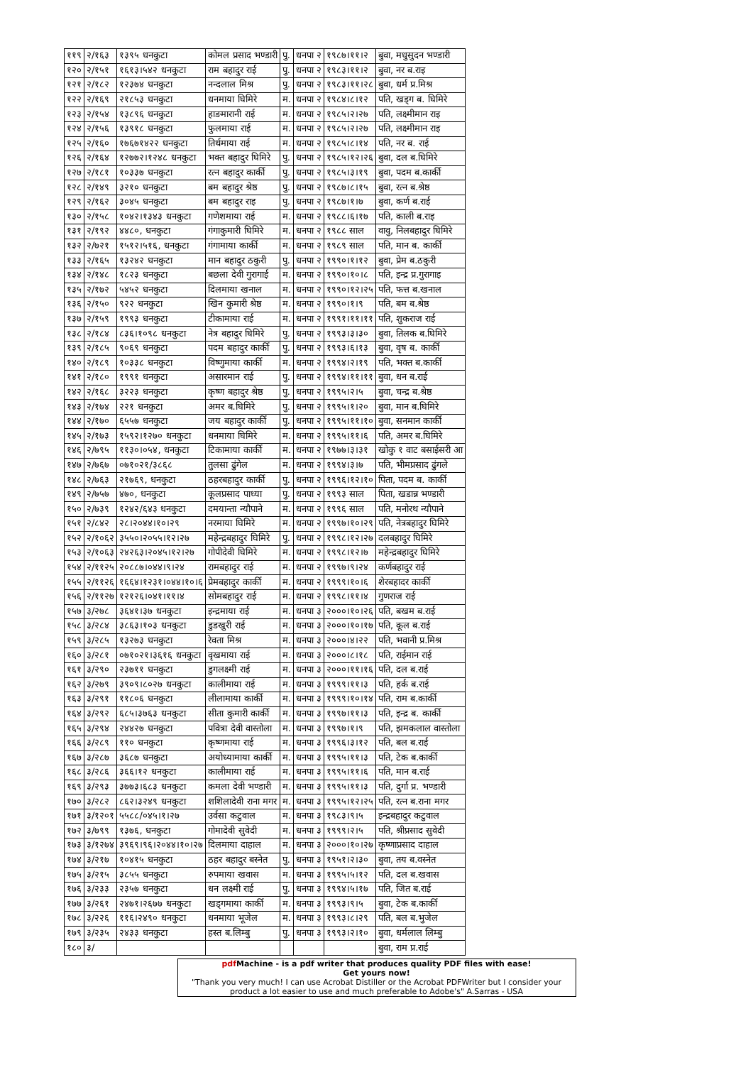| ११९ | २/१६३ | १३९५ धनकुटा | कोमल प्रसाद भण्डारी | पु. | धनपा २ | १९८७।११।२ | बुवा, मधुसुदन भण्डारी |
| १२० | २/१५१ | १६१३।५४२ धनकुटा | राम बहादुर राई | पु. | धनपा २ | १९८३।११।२ | बुवा, नर ब.राइ |
| १२१ | २/१८२ | १२३७४ धनकुटा | नन्दलाल मिश्र | पु. | धनपा २ | १९८३।११।२८ | बुवा, धर्म प्र.मिश्र |
| १२२ | २/१६९ | २१८५३ धनकुटा | धनमाया घिमिरे | म. | धनपा २ | १९८४।८।१२ | पति, खड्ग ब. घिमिरे |
| १२३ | २/१५४ | १३८९६ धनकुटा | हाङमारानी राई | म. | धनपा २ | १९८५।२।२७ | पति, लक्ष्मीमान राइ |
| १२४ | २/१५६ | १३९१८ धनकुटा | फुलमाया राई | म. | धनपा २ | १९८५।२।२७ | पति, लक्ष्मीमान राइ |
| १२५ | २/१६० | १७६७१४२२ धनकुटा | तिर्थमाया राई | म. | धनपा २ | १९८५।८।१४ | पति, नर ब. राई |
| १२६ | २/१६४ | १२७७२।१२४८ धनकुटा | भक्त बहादुर घिमिरे | पु. | धनपा २ | १९८५।१२।२६ | बुवा, दल ब.घिमिरे |
| १२७ | २/१८१ | १०३३७ धनकुटा | रत्न बहादुर कार्की | पु. | धनपा २ | १९८५।३।१९ | बुवा, पदम ब.कार्की |
| १२८ | २/१४९ | ३२१० धनकुटा | बम बहादुर श्रेष्ठ | पु. | धनपा २ | १९८७।८।१५ | बुवा, रत्न ब.श्रेष्ठ |
| १२९ | २/१६२ | ३०४५ धनकुटा | बम बहादुर राइ | पु. | धनपा २ | १९८७।१।७ | बुवा, कर्ण ब.राई |
| १३० | २/१५८ | १०४२।१३४३ धनकुटा | गणेशमाया राई | म. | धनपा २ | १९८८।६।१७ | पति, काली ब.राइ |
| १३१ | २/१९२ | ४४८०, धनकुटा | गंगाकुमारी घिमिरे | म. | धनपा २ | १९८८ साल | वावु, निलबहादुर घिमिरे |
| १३२ | २/७२१ | १५१२।५१६, धनकुटा | गंगामाया कार्की | म. | धनपा २ | १९८९ साल | पति, मान ब. कार्की |
| १३३ | २/१६५ | १३२४२ धनकुटा | मान बहादुर ठकुरी | पु. | धनपा २ | १९९०।१।१२ | बुवा, प्रेम ब.ठकुरी |
| १३४ | २/१४८ | १८२३ धनकुटा | बछला देवी गुरागाई | म. | धनपा २ | १९९०।१०।८ | पति, इन्द्र प्र.गुरागाइ |
| १३५ | २/१७२ | ५४५२ धनकुटा | दिलमाया खनाल | म. | धनपा २ | १९९०।१२।२५ | पति, फत्त ब.खनाल |
| १३६ | २/१५० | ९२२ धनकुटा | खिन कुमारी श्रेष्ठ | म. | धनपा २ | १९९०।१।९ | पति, बम ब.श्रेष्ठ |
| १३७ | २/१५९ | १९९३ धनकुटा | टीकामाया राई | म. | धनपा २ | १९९१।११।११ | पति, शुकराज राई |
| १३८ | २/१८४ | ८३६।१०९८ धनकुटा | नेत्र बहादुर घिमिरे | पु. | धनपा २ | १९९३।३।३० | बुवा, तिलक ब.घिमिरे |
| १३९ | २/१८५ | ९०६९ धनकुटा | पदम बहादुर कार्की | पु. | धनपा २ | १९९३।६।१३ | बुवा, वृष ब. कार्की |
| १४० | २/१८९ | १०३३८ धनकुटा | विष्णुमाया कार्की | म. | धनपा २ | १९९४।२।१९ | पति, भक्त ब.कार्की |
| १४१ | २/१८० | १९९१ धनकुटा | असारमान राई | पु. | धनपा २ | १९९४।११।११ | बुवा, धन ब.राई |
| १४२ | २/१६८ | ३२२३ धनकुटा | कृष्ण बहादुर श्रेष्ठ | पु. | धनपा २ | १९९५।२।५ | बुवा, चन्द्र ब.श्रेष्ठ |
| १४३ | २/१७४ | २२१ धनकुटा | अमर ब.घिमिरे | पु. | धनपा २ | १९९५।१।२० | बुवा, मान ब.घिमिरे |
| १४४ | २/१७० | ६५५७ धनकुटा | जय बहादुर कार्की | पु. | धनपा २ | १९९५।११।१० | बुवा, सनमान कार्की |
| १४५ | २/१७३ | १५९२।१२७० धनकुटा | धनमाया घिमिरे | म. | धनपा २ | १९९५।११।६ | पति, अमर ब.घिमिरे |
| १४६ | २/७९५ | ११३०।०५४, धनकुटा | टिकामाया कार्की | म. | धनपा २ | १९७७।३।३१ | खोकु १ वाट बसाईसरी आ |
| १४७ | २/७६७ | ०७१०२१/३८६८ | तुलसा ढुंगेल | म. | धनपा २ | १९९४।३।७ | पति, भीमप्रसाद ढुंगले |
| १४८ | २/७६३ | २१७६९, धनकुटा | ठहरबहादुर कार्की | पु. | धनपा २ | १९९६।१२।१० | पिता, पदम ब. कार्की |
| १४९ | २/७५७ | ४७०, धनकुटा | कूलप्रसाद पाध्या | पु. | धनपा २ | १९९३ साल | पिता, खडान्न भण्डारी |
| १५० | २/७३९ | १२४२/६४३ धनकुटा | दमयान्ता न्यौपाने | म. | धनपा २ | १९९६ साल | पति, मनोरथ न्यौपाने |
| १५१ | २/८४२ | २८।२०४४।१०।२९ | नरमाया घिमिरे | म. | धनपा २ | १९९७।१०।२९ | पति, नेत्रबहादुर घिमिरे |
| १५२ | २/१०६२ | ३५५०।२०५५।१२।२७ | महेन्द्रबहादुर घिमिरे | पु. | धनपा २ | १९९८।१२।२७ | दलबहादुर घिमिरे |
| १५३ | २/१०६३ | २४२६३।२०४५।१२।२७ | गोपीदेवी घिमिरे | म. | धनपा २ | १९९८।१२।७ | महेन्द्रबहादुर घिमिरे |
| १५४ | २/११२५ | २०८८७।०४४।९।२४ | रामबहादुर राई | म. | धनपा २ | १९९७।९।२४ | कर्णबहादुर राई |
| १५५ | २/११२६ | १६६४।१२३१।०४४।१०।६ | प्रेमबहादुर कार्की | म. | धनपा २ | १९९९।१०।६ | शेरबहादर कार्की |
| १५६ | २/११२७ | १२१२६।०४१।११।४ | सोमबहादुर राई | म. | धनपा २ | १९९८।११।४ | गुणराज राई |
| १५७ | ३/२७८ | ३६४१।३७ धनकुटा | इन्द्रमाया राई | म. | धनपा ३ | २०००।१०।२६ | पति, बखम ब.राई |
| १५८ | ३/२८४ | ३८६३।१०३ धनकुटा | डुडखुरी राई | म. | धनपा ३ | २०००।१०।१७ | पति, कूल ब.राई |
| १५९ | ३/२८५ | १३२७३ धनकुटा | रेवता मिश्र | म. | धनपा ३ | २०००।४।२२ | पति, भवानी प्र.मिश्र |
| १६० | ३/२८१ | ०७१०२१।३६१६ धनकुटा | वृखमाया राई | म. | धनपा ३ | २०००।८।१८ | पति, राईमान राई |
| १६१ | ३/२९० | २३७११ धनकुटा | डुगलक्ष्मी राई | म. | धनपा ३ | २०००।११।१६ | पति, दल ब.राई |
| १६२ | ३/२७९ | ३९०९।८०२७ धनकुटा | कालीमाया राई | म. | धनपा ३ | १९९९।११।३ | पति, हर्क ब.राई |
| १६३ | ३/२९१ | ११८०६ धनकुटा | लीलामाया कार्की | म. | धनपा ३ | १९९९।१०।१४ | पति, राम ब.कार्की |
| १६४ | ३/२९२ | ६८५।३७६३ धनकुटा | सीता कुमारी कार्की | म. | धनपा ३ | १९९७।११।३ | पति, इन्द्र ब. कार्की |
| १६५ | ३/२९४ | २४४२७ धनकुटा | पवित्रा देवी वास्तोला | म. | धनपा ३ | १९९७।१।९ | पति, झमकलाल वास्तोला |
| १६६ | ३/२८९ | ११० धनकुटा | कृष्णमाया राई | म. | धनपा ३ | १९९६।३।१२ | पति, बल ब.राई |
| १६७ | ३/२८७ | ३६८७ धनकुटा | अयोध्यामाया कार्की | म. | धनपा ३ | १९९५।११।३ | पति, टेक ब.कार्की |
| १६८ | ३/२८६ | ३६६।१२ धनकुटा | कालीमाया राई | म. | धनपा ३ | १९९५।११।६ | पति, मान ब.राई |
| १६९ | ३/२९३ | ३७७३।६८३ धनकुटा | कमला देवी भण्डारी | म. | धनपा ३ | १९९५।११।३ | पति, दुर्गा प्र. भण्डारी |
| १७० | ३/२८२ | ८६२।३२४९ धनकुटा | शशिलादेवी राना मगर | म. | धनपा ३ | १९९५।१२।२५ | पति, रत्न ब.राना मगर |
| १७१ | ३/१२०१ | ५५८८/०४५।१।२७ | उर्वसा कटुवाल | म. | धनपा ३ | १९८३।९।५ | इन्द्रबहादुर कटुवाल |
| १७२ | ३/७९९ | १३७६, धनकुटा | गोमादेवी सुवेदी | म. | धनपा ३ | १९९९।२।५ | पति, श्रीप्रसाद सुवेदी |
| १७३ | ३/१२७४ | ३९६९।९६।२०४४।१०।२७ | दिलमाया दाहाल | म. | धनपा ३ | २०००।१०।२७ | कृष्णाप्रसाद दाहाल |
| १७४ | ३/२१७ | १०४१५ धनकुटा | ठहर बहादुर बस्नेत | पु. | धनपा ३ | १९५१।२।३० | बुवा, तय ब.वस्नेत |
| १७५ | ३/२१५ | ३८५५ धनकुटा | रुपमाया खवास | म. | धनपा ३ | १९९५।५।१२ | पति, दल ब.खवास |
| १७६ | ३/२३३ | २३५७ धनकुटा | धन लक्ष्मी राई | पु. | धनपा ३ | १९९४।५।१७ | पति, जित ब.राई |
| १७७ | ३/२६१ | २४७१।२६७७ धनकुटा | खड्गमाया कार्की | म. | धनपा ३ | १९९३।९।५ | बुवा, टेक ब.कार्की |
| १७८ | ३/२२६ | ११६।२४९० धनकुटा | धनमाया भूजेल | म. | धनपा ३ | १९९३।८।२९ | पति, बल ब.भुजेल |
| १७९ | ३/२३५ | २४३३ धनकुटा | हस्त ब.लिम्बु | पु. | धनपा ३ | १९९३।२।१० | बुवा, धर्मलाल लिम्बु |
| १८० | ३/ | | | | | | बुवा, राम प्र.राई |
pdf Machine - is a pdf writer that produces quality PDF files with ease!
Get yours now!
"Thank you very much! I can use Acrobat Distiller or the Acrobat PDFWriter but I consider your product a lot easier to use and much preferable to Adobe's" A.Sarras - USA